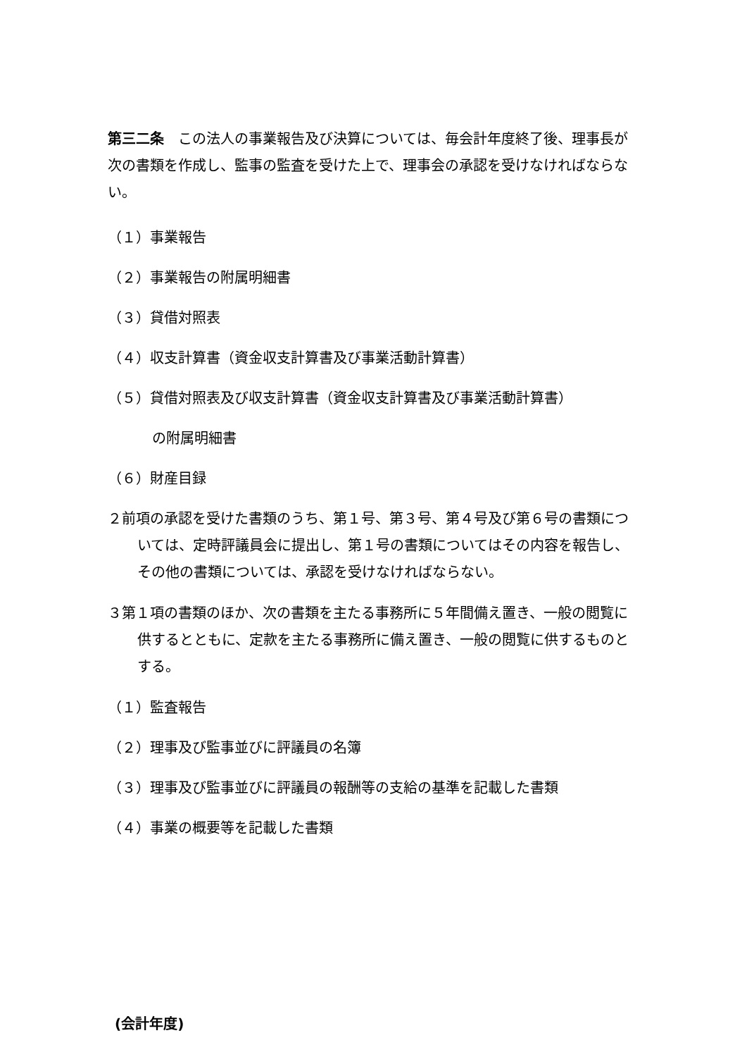第三二条　この法人の事業報告及び決算については、毎会計年度終了後、理事長が次の書類を作成し、監事の監査を受けた上で、理事会の承認を受けなければならない。
（１）事業報告
（２）事業報告の附属明細書
（３）貸借対照表
（４）収支計算書（資金収支計算書及び事業活動計算書）
（５）貸借対照表及び収支計算書（資金収支計算書及び事業活動計算書）
の附属明細書
（６）財産目録
２前項の承認を受けた書類のうち、第１号、第３号、第４号及び第６号の書類については、定時評議員会に提出し、第１号の書類についてはその内容を報告し、その他の書類については、承認を受けなければならない。
３第１項の書類のほか、次の書類を主たる事務所に５年間備え置き、一般の閲覧に供するとともに、定款を主たる事務所に備え置き、一般の閲覧に供するものとする。
（１）監査報告
（２）理事及び監事並びに評議員の名簿
（３）理事及び監事並びに評議員の報酬等の支給の基準を記載した書類
（４）事業の概要等を記載した書類
(会計年度)